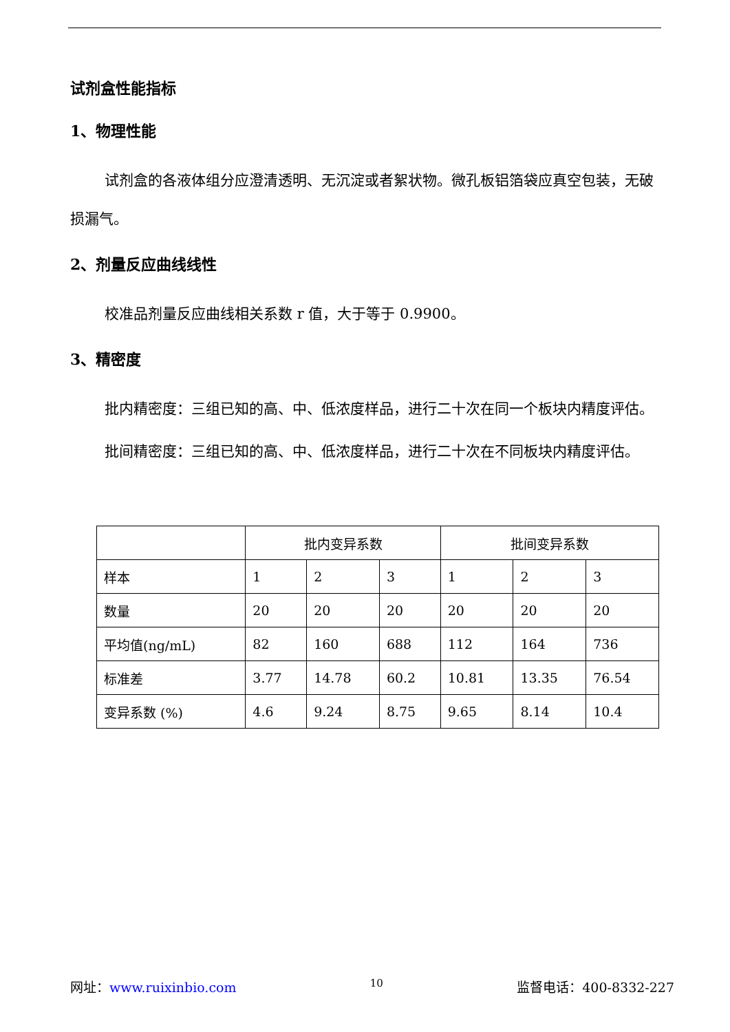试剂盒性能指标
1、物理性能
试剂盒的各液体组分应澄清透明、无沉淀或者絮状物。微孔板铝箔袋应真空包装，无破损漏气。
2、剂量反应曲线线性
校准品剂量反应曲线相关系数 r 值，大于等于 0.9900。
3、精密度
批内精密度：三组已知的高、中、低浓度样品，进行二十次在同一个板块内精度评估。
批间精密度：三组已知的高、中、低浓度样品，进行二十次在不同板块内精度评估。
| | 批内变异系数 | | | 批间变异系数 | | |
| 样本 | 1 | 2 | 3 | 1 | 2 | 3 |
| 数量 | 20 | 20 | 20 | 20 | 20 | 20 |
| 平均值(ng/mL) | 82 | 160 | 688 | 112 | 164 | 736 |
| 标准差 | 3.77 | 14.78 | 60.2 | 10.81 | 13.35 | 76.54 |
| 变异系数 (%) | 4.6 | 9.24 | 8.75 | 9.65 | 8.14 | 10.4 |
网址：www.ruixinbio.com 10 监督电话：400-8332-227